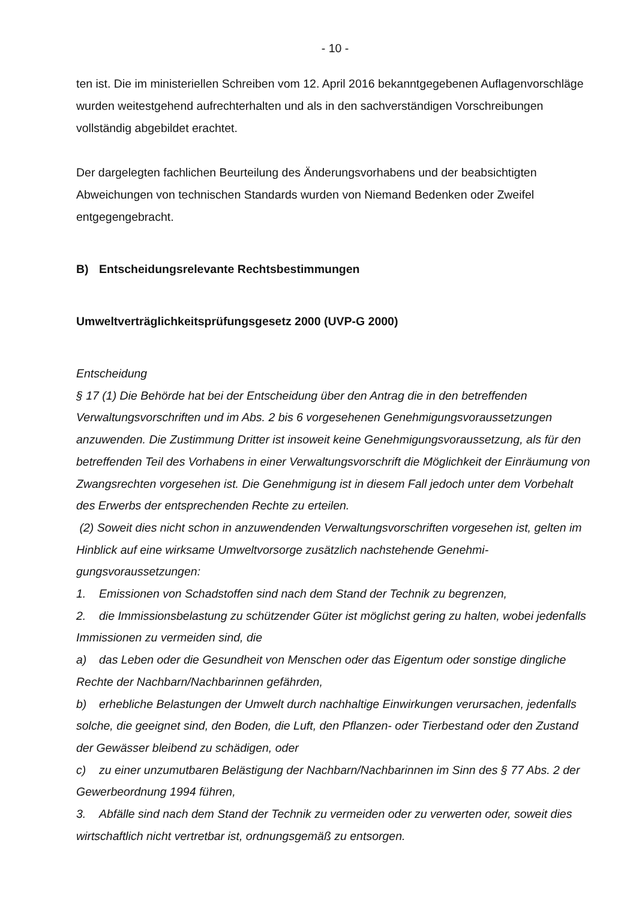- 10 -
ten ist. Die im ministeriellen Schreiben vom 12. April 2016 bekanntgegebenen Auflagen­vorschläge wurden weitestgehend aufrechterhalten und als in den sachverständigen Vor­schreibungen vollständig abgebildet erachtet.
Der dargelegten fachlichen Beurteilung des Änderungsvorhabens und der beabsichtigten Abweichungen von technischen Standards wurden von Niemand Bedenken oder Zweifel entgegengebracht.
B) Entscheidungsrelevante Rechtsbestimmungen
Umweltverträglichkeitsprüfungsgesetz 2000 (UVP-G 2000)
Entscheidung
§ 17 (1) Die Behörde hat bei der Entscheidung über den Antrag die in den betreffenden Verwaltungsvorschriften und im Abs. 2 bis 6 vorgesehenen Genehmigungsvoraussetzun­gen anzuwenden. Die Zustimmung Dritter ist insoweit keine Genehmigungsvoraussetzung, als für den betreffenden Teil des Vorhabens in einer Verwaltungsvorschrift die Möglichkeit der Einräumung von Zwangsrechten vorgesehen ist. Die Genehmigung ist in diesem Fall jedoch unter dem Vorbehalt des Erwerbs der entsprechenden Rechte zu erteilen.
(2) Soweit dies nicht schon in anzuwendenden Verwaltungsvorschriften vorgesehen ist, gelten im Hinblick auf eine wirksame Umweltvorsorge zusätzlich nachstehende Genehmi­gungsvoraussetzungen:
1. Emissionen von Schadstoffen sind nach dem Stand der Technik zu begrenzen,
2. die Immissionsbelastung zu schützender Güter ist möglichst gering zu halten, wobei jedenfalls Immissionen zu vermeiden sind, die
a) das Leben oder die Gesundheit von Menschen oder das Eigentum oder sonstige ding­liche Rechte der Nachbarn/Nachbarinnen gefährden,
b) erhebliche Belastungen der Umwelt durch nachhaltige Einwirkungen verursachen, je­denfalls solche, die geeignet sind, den Boden, die Luft, den Pflanzen- oder Tierbestand oder den Zustand der Gewässer bleibend zu schädigen, oder
c) zu einer unzumutbaren Belästigung der Nachbarn/Nachbarinnen im Sinn des § 77 Abs. 2 der Gewerbeordnung 1994 führen,
3. Abfälle sind nach dem Stand der Technik zu vermeiden oder zu verwerten oder, so­weit dies wirtschaftlich nicht vertretbar ist, ordnungsgemäß zu entsorgen.